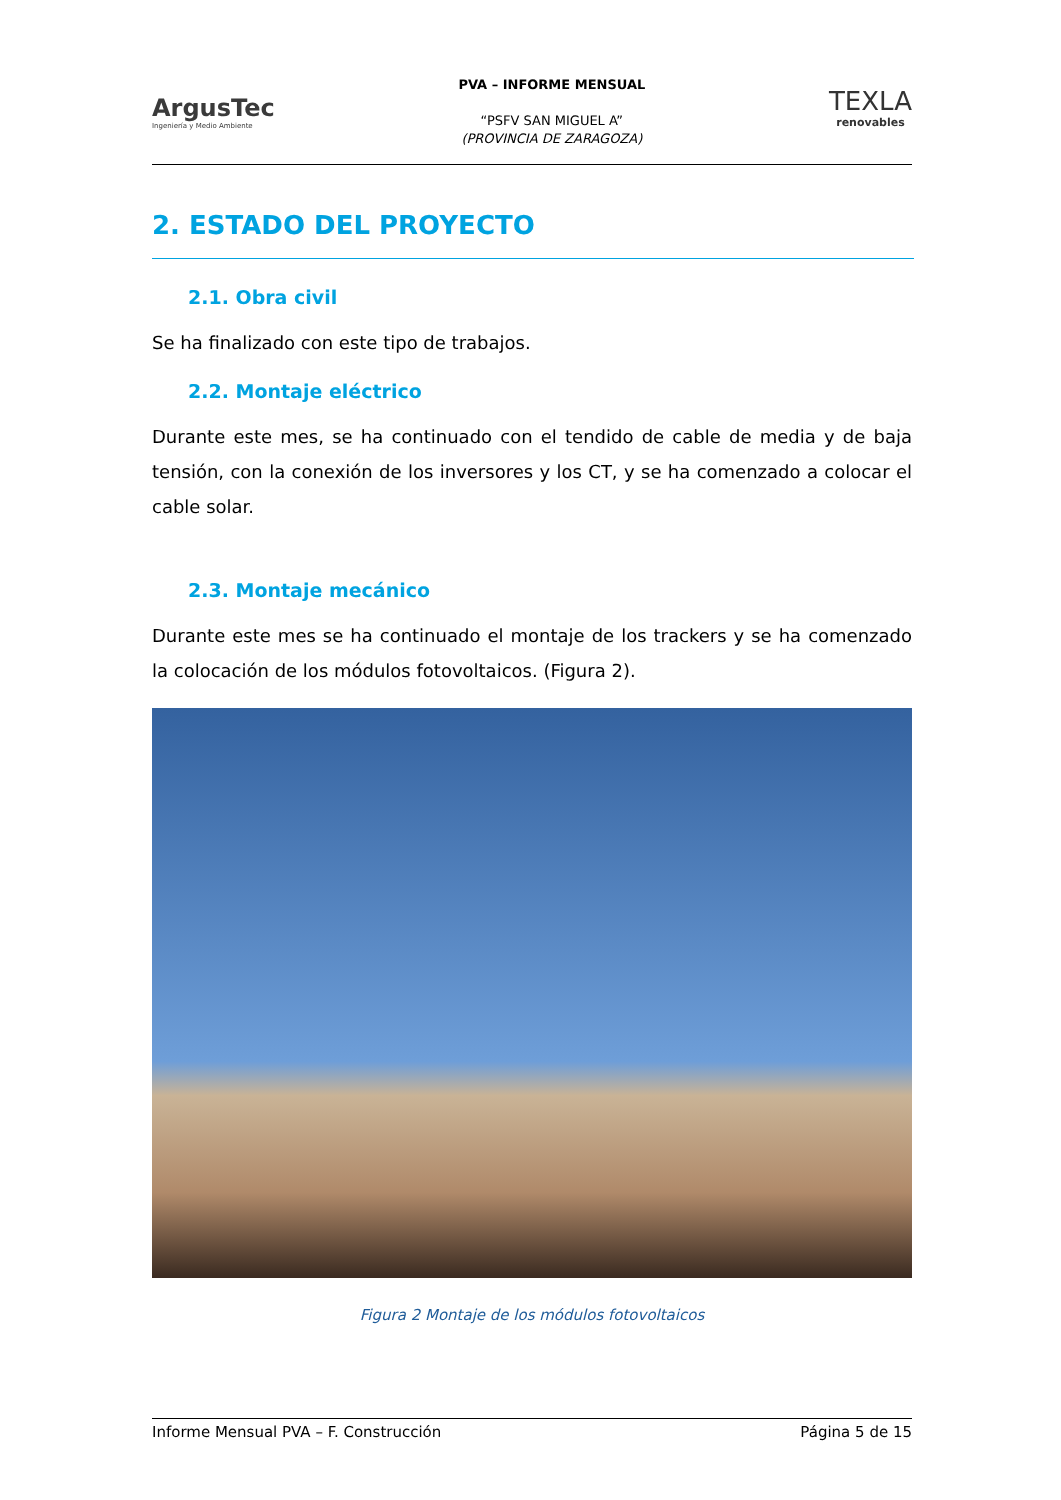ArgusTec
Ingeniería y Medio Ambiente
PVA – INFORME MENSUAL
“PSFV SAN MIGUEL A”
(PROVINCIA DE ZARAGOZA)
TEXLA
renovables
2. ESTADO DEL PROYECTO
2.1. Obra civil
Se ha finalizado con este tipo de trabajos.
2.2. Montaje eléctrico
Durante este mes, se ha continuado con el tendido de cable de media y de baja tensión, con la conexión de los inversores y los CT, y se ha comenzado a colocar el cable solar.
2.3. Montaje mecánico
Durante este mes se ha continuado el montaje de los trackers y se ha comenzado la colocación de los módulos fotovoltaicos. (Figura 2).
Figura 2 Montaje de los módulos fotovoltaicos
Informe Mensual PVA – F. Construcción Página 5 de 15